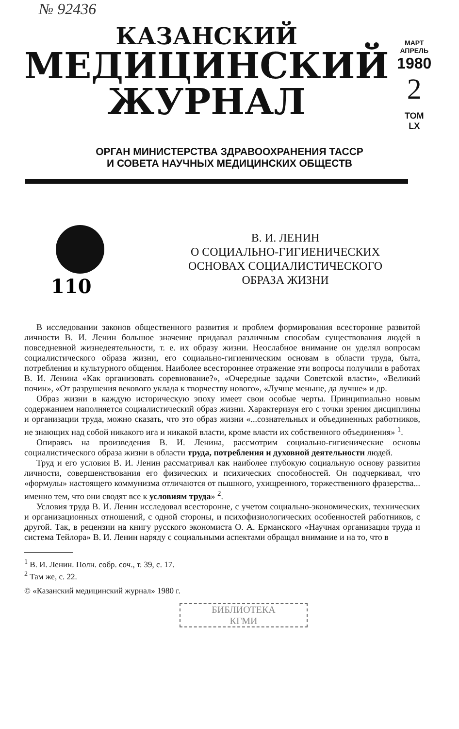№ 92436
КАЗАНСКИЙ
МЕДИЦИНСКИЙ
ЖУРНАЛ
МАРТ
АПРЕЛЬ
1980
2
ТОМ
LX
ОРГАН МИНИСТЕРСТВА ЗДРАВООХРАНЕНИЯ ТАССР
И СОВЕТА НАУЧНЫХ МЕДИЦИНСКИХ ОБЩЕСТВ
110
В. И. ЛЕНИН
О СОЦИАЛЬНО-ГИГИЕНИЧЕСКИХ
ОСНОВАХ СОЦИАЛИСТИЧЕСКОГО
ОБРАЗА ЖИЗНИ
В исследовании законов общественного развития и проблем формирования всесторонне развитой личности В. И. Ленин большое значение придавал различным способам существования людей в повседневной жизнедеятельности, т. е. их образу жизни. Неослабное внимание он уделял вопросам социалистического образа жизни, его социально-гигиеническим основам в области труда, быта, потребления и культурного общения. Наиболее всестороннее отражение эти вопросы получили в работах В. И. Ленина «Как организовать соревнование?», «Очередные задачи Советской власти», «Великий почин», «От разрушения векового уклада к творчеству нового», «Лучше меньше, да лучше» и др.
Образ жизни в каждую историческую эпоху имеет свои особые черты. Принципиально новым содержанием наполняется социалистический образ жизни. Характеризуя его с точки зрения дисциплины и организации труда, можно сказать, что это образ жизни «...сознательных и объединенных работников, не знающих над собой никакого ига и никакой власти, кроме власти их собственного объединения» <sup>1</sup>.
Опираясь на произведения В. И. Ленина, рассмотрим социально-гигиенические основы социалистического образа жизни в области труда, потребления и духовной деятельности людей.
Труд и его условия В. И. Ленин рассматривал как наиболее глубокую социальную основу развития личности, совершенствования его физических и психических способностей. Он подчеркивал, что «формулы» настоящего коммунизма отличаются от пышного, ухищренного, торжественного фразерства... именно тем, что они сводят все к условиям труда» <sup>2</sup>.
Условия труда В. И. Ленин исследовал всесторонне, с учетом социально-экономических, технических и организационных отношений, с одной стороны, и психофизиологических особенностей работников, с другой. Так, в рецензии на книгу русского экономиста О. А. Ерманского «Научная организация труда и система Тейлора» В. И. Ленин наряду с социальными аспектами обращал внимание и на то, что в
<sup>1</sup> В. И. Ленин. Полн. собр. соч., т. 39, с. 17.
<sup>2</sup> Там же, с. 22.
© «Казанский медицинский журнал» 1980 г.
БИБЛИОТЕКА
КГМИ